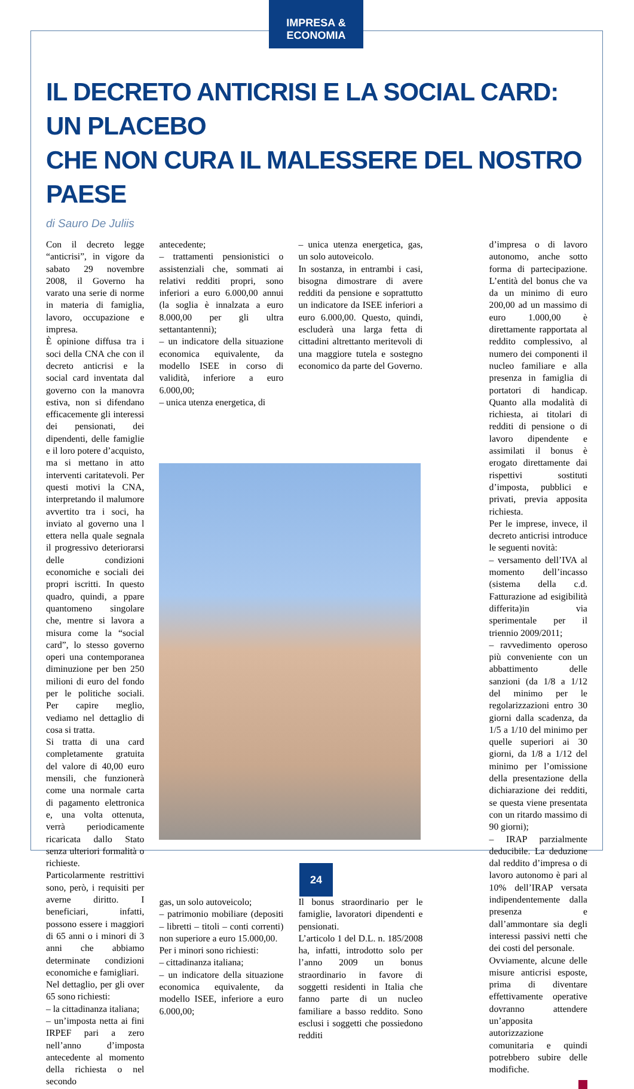IMPRESA & ECONOMIA
IL DECRETO ANTICRISI E LA SOCIAL CARD: UN PLACEBO
CHE NON CURA IL MALESSERE DEL NOSTRO PAESE
di Sauro De Juliis
Con il decreto legge “anticrisi”, in vigore da sabato 29 novembre 2008, il Governo ha varato una serie di norme in materia di famiglia, lavoro, occupazione e impresa.
È opinione diffusa tra i soci della CNA che con il decreto anticrisi e la social card inventata dal governo con la manovra estiva, non si difendano efficacemente gli interessi dei pensionati, dei dipendenti, delle famiglie e il loro potere d’acquisto, ma si mettano in atto interventi caritatevoli. Per questi motivi la CNA, interpretando il malumore avvertito tra i soci, ha inviato al governo una l ettera nella quale segnala il progressivo deteriorarsi delle condizioni economiche e sociali dei propri iscritti. In questo quadro, quindi, a ppare quantomeno singolare che, mentre si lavora a misura come la “social card”, lo stesso governo operi una contemporanea diminuzione per ben 250 milioni di euro del fondo per le politiche sociali. Per capire meglio, vediamo nel dettaglio di cosa si tratta.
Si tratta di una card completamente gratuita del valore di 40,00 euro mensili, che funzionerà come una normale carta di pagamento elettronica e, una volta ottenuta, verrà periodicamente ricaricata dallo Stato senza ulteriori formalità o richieste.
Particolarmente restrittivi sono, però, i requisiti per averne diritto. I beneficiari, infatti, possono essere i maggiori di 65 anni o i minori di 3 anni che abbiamo determinate condizioni economiche e famigliari.
Nel dettaglio, per gli over 65 sono richiesti:
– la cittadinanza italiana;
– un’imposta netta ai fini IRPEF pari a zero nell’anno d’imposta antecedente al momento della richiesta o nel secondo
antecedente;
– trattamenti pensionistici o assistenziali che, sommati ai relativi redditi propri, sono inferiori a euro 6.000,00 annui (la soglia è innalzata a euro 8.000,00 per gli ultra settantantenni);
– un indicatore della situazione economica equivalente, da modello ISEE in corso di validità, inferiore a euro 6.000,00;
– unica utenza energetica, di
– unica utenza energetica, gas, un solo autoveicolo.
In sostanza, in entrambi i casi, bisogna dimostrare di avere redditi da pensione e soprattutto un indicatore da ISEE inferiori a euro 6.000,00. Questo, quindi, escluderà una larga fetta di cittadini altrettanto meritevoli di una maggiore tutela e sostegno economico da parte del Governo.
gas, un solo autoveicolo;
– patrimonio mobiliare (depositi – libretti – titoli – conti correnti) non superiore a euro 15.000,00.
Per i minori sono richiesti:
– cittadinanza italiana;
– un indicatore della situazione economica equivalente, da modello ISEE, inferiore a euro 6.000,00;
Il bonus straordinario per le famiglie, lavoratori dipendenti e pensionati.
L’articolo 1 del D.L. n. 185/2008 ha, infatti, introdotto solo per l’anno 2009 un bonus straordinario in favore di soggetti residenti in Italia che fanno parte di un nucleo familiare a basso reddito. Sono esclusi i soggetti che possiedono redditi
d’impresa o di lavoro autonomo, anche sotto forma di partecipazione. L’entità del bonus che va da un minimo di euro 200,00 ad un massimo di euro 1.000,00 è direttamente rapportata al reddito complessivo, al numero dei componenti il nucleo familiare e alla presenza in famiglia di portatori di handicap. Quanto alla modalità di richiesta, ai titolari di redditi di pensione o di lavoro dipendente e assimilati il bonus è erogato direttamente dai rispettivi sostituti d’imposta, pubblici e privati, previa apposita richiesta.
Per le imprese, invece, il decreto anticrisi introduce le seguenti novità:
– versamento dell’IVA al momento dell’incasso (sistema della c.d. Fatturazione ad esigibilità differita)in via sperimentale per il triennio 2009/2011;
– ravvedimento operoso più conveniente con un abbattimento delle sanzioni (da 1/8 a 1/12 del minimo per le regolarizzazioni entro 30 giorni dalla scadenza, da 1/5 a 1/10 del minimo per quelle superiori ai 30 giorni, da 1/8 a 1/12 del minimo per l’omissione della presentazione della dichiarazione dei redditi, se questa viene presentata con un ritardo massimo di 90 giorni);
– IRAP parzialmente deducibile. La deduzione dal reddito d’impresa o di lavoro autonomo è pari al 10% dell’IRAP versata indipendentemente dalla presenza e dall’ammontare sia degli interessi passivi netti che dei costi del personale.
Ovviamente, alcune delle misure anticrisi esposte, prima di diventare effettivamente operative dovranno attendere un’apposita autorizzazione comunitaria e quindi potrebbero subire delle modifiche.
24